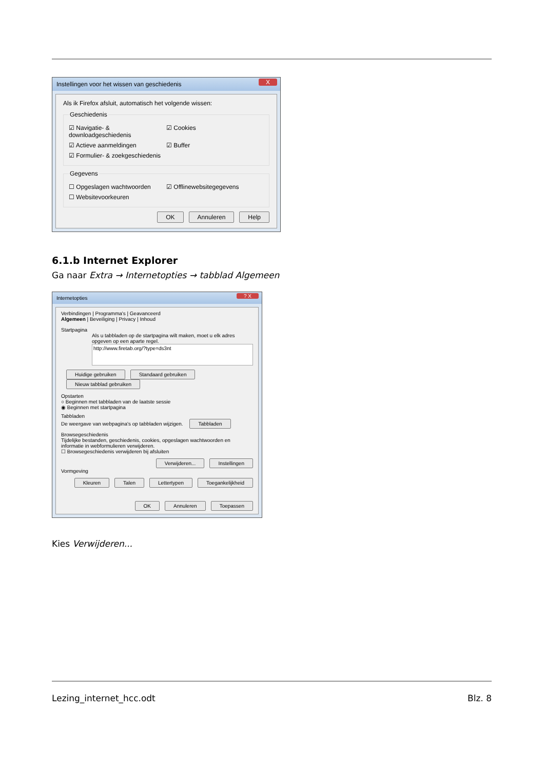Instellingen voor het wissen van geschiedenis X
Als ik Firefox afsluit, automatisch het volgende wissen:
Geschiedenis
☑ Navigatie- & downloadgeschiedenis
☑ Cookies
☑ Actieve aanmeldingen ☑ Buffer
☑ Formulier- & zoekgeschiedenis
Gegevens
☐ Opgeslagen wachtwoorden ☑ Offlinewebsitegegevens
☐ Websitevoorkeuren
OK Annuleren Help
6.1.b Internet Explorer
Ga naar Extra → Internetopties → tabblad Algemeen
Internetopties? X
Verbindingen | Programma's | Geavanceerd
Algemeen | Beveiliging | Privacy | Inhoud
Startpagina
Als u tabbladen op de startpagina wilt maken, moet u elk adres opgeven op een aparte regel.
http://www.firetab.org/?type=ds3nt
Huidige gebruiken Standaard gebruiken Nieuw tabblad gebruiken
Opstarten
○ Beginnen met tabbladen van de laatste sessie
◉ Beginnen met startpagina
Tabbladen
De weergave van webpagina's op tabbladen wijzigen. Tabbladen
Browsegeschiedenis
Tijdelijke bestanden, geschiedenis, cookies, opgeslagen wachtwoorden en informatie in webformulieren verwijderen.
☐ Browsegeschiedenis verwijderen bij afsluiten
Verwijderen... Instellingen
Vormgeving
Kleuren Talen Lettertypen Toegankelijkheid
OK Annuleren Toepassen
Kies Verwijderen...
Lezing_internet_hcc.odt Blz. 8